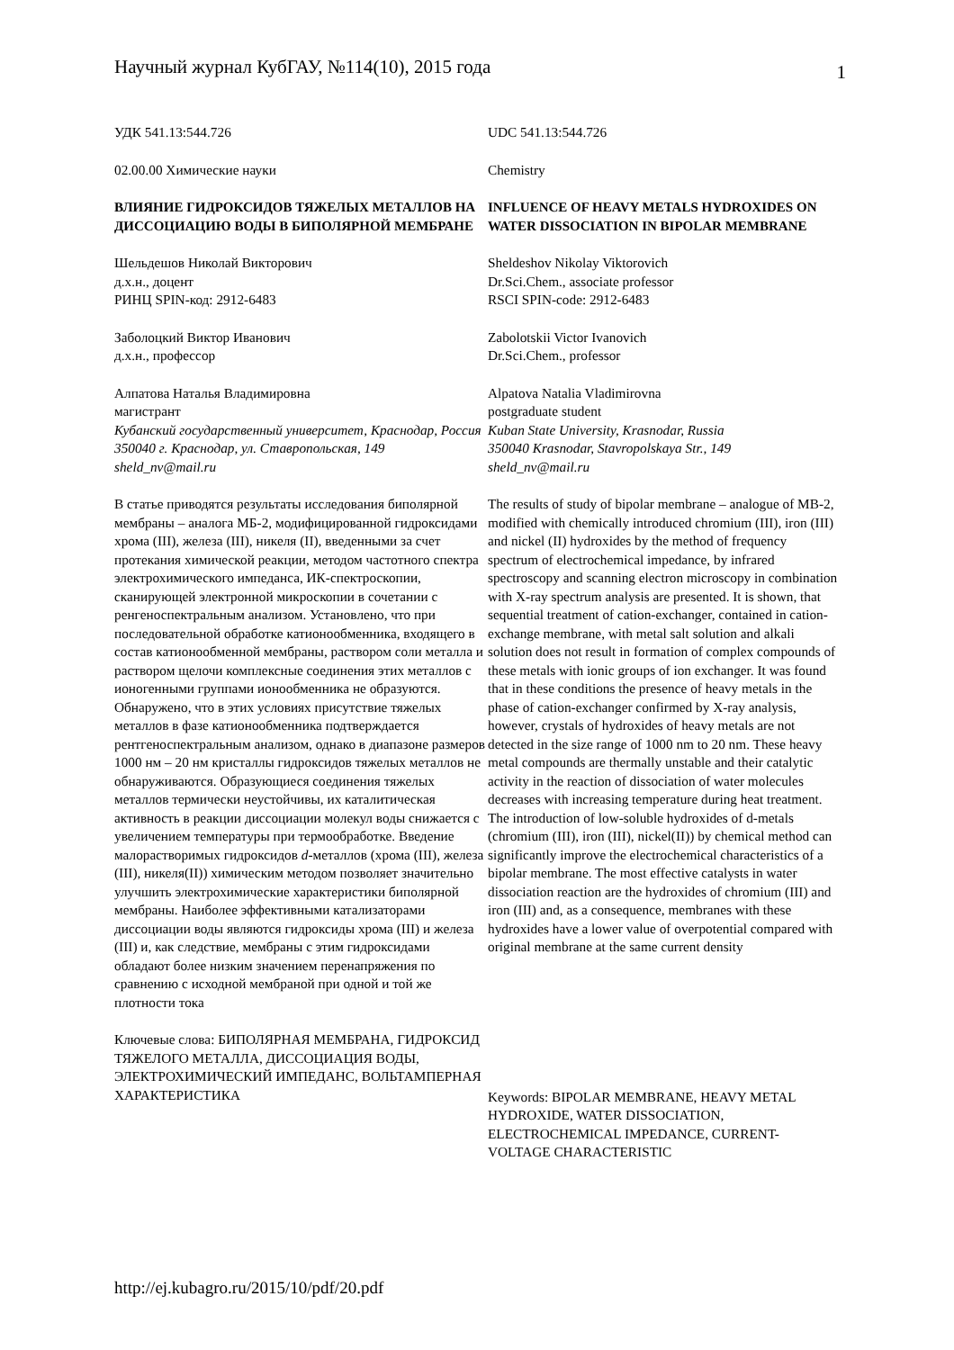Научный журнал КубГАУ, №114(10), 2015 года 1
УДК 541.13:544.726
02.00.00 Химические науки
ВЛИЯНИЕ ГИДРОКСИДОВ ТЯЖЕЛЫХ МЕТАЛЛОВ НА ДИССОЦИАЦИЮ ВОДЫ В БИПОЛЯРНОЙ МЕМБРАНЕ
Шельдешов Николай Викторович
д.х.н., доцент
РИНЦ SPIN-код: 2912-6483
Заболоцкий Виктор Иванович
д.х.н., профессор
Алпатова Наталья Владимировна
магистрант
Кубанский государственный университет, Краснодар, Россия 350040 г. Краснодар, ул. Ставропольская, 149 sheld_nv@mail.ru
В статье приводятся результаты исследования биполярной мембраны – аналога МБ-2, модифицированной гидроксидами хрома (III), железа (III), никеля (II), введенными за счет протекания химической реакции, методом частотного спектра электрохимического импеданса, ИК-спектроскопии, сканирующей электронной микроскопии в сочетании с ренгеноспектральным анализом. Установлено, что при последовательной обработке катионообменника, входящего в состав катионообменной мембраны, раствором соли металла и раствором щелочи комплексные соединения этих металлов с ионогенными группами ионообменника не образуются. Обнаружено, что в этих условиях присутствие тяжелых металлов в фазе катионообменника подтверждается рентгеноспектральным анализом, однако в диапазоне размеров 1000 нм – 20 нм кристаллы гидроксидов тяжелых металлов не обнаруживаются. Образующиеся соединения тяжелых металлов термически неустойчивы, их каталитическая активность в реакции диссоциации молекул воды снижается с увеличением температуры при термообработке. Введение малорастворимых гидроксидов d-металлов (хрома (III), железа (III), никеля(II)) химическим методом позволяет значительно улучшить электрохимические характеристики биполярной мембраны. Наиболее эффективными катализаторами диссоциации воды являются гидроксиды хрома (III) и железа (III) и, как следствие, мембраны с этим гидроксидами обладают более низким значением перенапряжения по сравнению с исходной мембраной при одной и той же плотности тока
Ключевые слова: БИПОЛЯРНАЯ МЕМБРАНА, ГИДРОКСИД ТЯЖЕЛОГО МЕТАЛЛА, ДИССОЦИАЦИЯ ВОДЫ, ЭЛЕКТРОХИМИЧЕСКИЙ ИМПЕДАНС, ВОЛЬТАМПЕРНАЯ ХАРАКТЕРИСТИКА
UDC 541.13:544.726
Chemistry
INFLUENCE OF HEAVY METALS HYDROXIDES ON WATER DISSOCIATION IN BIPOLAR MEMBRANE
Sheldeshov Nikolay Viktorovich
Dr.Sci.Chem., associate professor
RSCI SPIN-code: 2912-6483
Zabolotskii Victor Ivanovich
Dr.Sci.Chem., professor
Alpatova Natalia Vladimirovna
postgraduate student
Kuban State University, Krasnodar, Russia
350040 Krasnodar, Stavropolskaya Str., 149
sheld_nv@mail.ru
The results of study of bipolar membrane – analogue of MB-2, modified with chemically introduced chromium (III), iron (III) and nickel (II) hydroxides by the method of frequency spectrum of electrochemical impedance, by infrared spectroscopy and scanning electron microscopy in combination with X-ray spectrum analysis are presented. It is shown, that sequential treatment of cation-exchanger, contained in cation-exchange membrane, with metal salt solution and alkali solution does not result in formation of complex compounds of these metals with ionic groups of ion exchanger. It was found that in these conditions the presence of heavy metals in the phase of cation-exchanger confirmed by X-ray analysis, however, crystals of hydroxides of heavy metals are not detected in the size range of 1000 nm to 20 nm. These heavy metal compounds are thermally unstable and their catalytic activity in the reaction of dissociation of water molecules decreases with increasing temperature during heat treatment. The introduction of low-soluble hydroxides of d-metals (chromium (III), iron (III), nickel(II)) by chemical method can significantly improve the electrochemical characteristics of a bipolar membrane. The most effective catalysts in water dissociation reaction are the hydroxides of chromium (III) and iron (III) and, as a consequence, membranes with these hydroxides have a lower value of overpotential compared with original membrane at the same current density
Keywords: BIPOLAR MEMBRANE, HEAVY METAL HYDROXIDE, WATER DISSOCIATION, ELECTROCHEMICAL IMPEDANCE, CURRENT-VOLTAGE CHARACTERISTIC
http://ej.kubagro.ru/2015/10/pdf/20.pdf